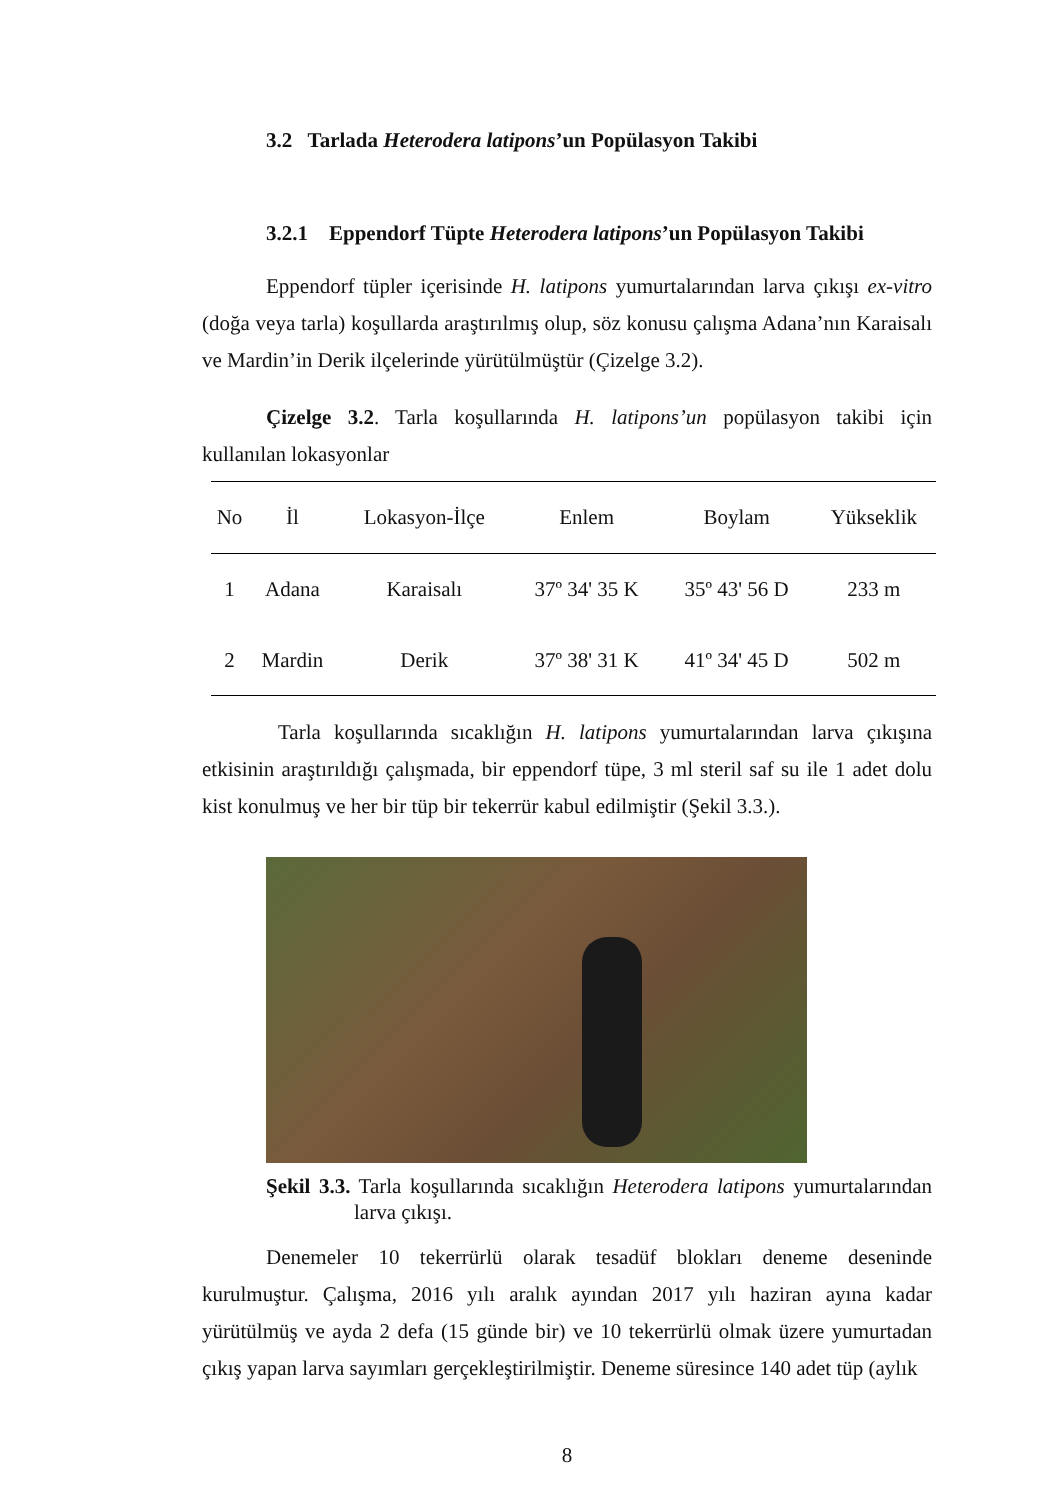3.2 Tarlada Heterodera latipons’un Popülasyon Takibi
3.2.1 Eppendorf Tüpte Heterodera latipons’un Popülasyon Takibi
Eppendorf tüpler içerisinde H. latipons yumurtalarından larva çıkışı ex-vitro (doğa veya tarla) koşullarda araştırılmış olup, söz konusu çalışma Adana’nın Karaisalı ve Mardin’in Derik ilçelerinde yürütülmüştür (Çizelge 3.2).
Çizelge 3.2. Tarla koşullarında H. latipons’un popülasyon takibi için kullanılan lokasyonlar
| No | İl | Lokasyon-İlçe | Enlem | Boylam | Yükseklik |
| --- | --- | --- | --- | --- | --- |
| 1 | Adana | Karaisalı | 37º 34' 35 K | 35º 43' 56 D | 233 m |
| 2 | Mardin | Derik | 37º 38' 31 K | 41º 34' 45 D | 502 m |
Tarla koşullarında sıcaklığın H. latipons yumurtalarından larva çıkışına etkisinin araştırıldığı çalışmada, bir eppendorf tüpe, 3 ml steril saf su ile 1 adet dolu kist konulmuş ve her bir tüp bir tekerrür kabul edilmiştir (Şekil 3.3.).
Şekil 3.3. Tarla koşullarında sıcaklığın Heterodera latipons yumurtalarından larva çıkışı.
Denemeler 10 tekerrürlü olarak tesadüf blokları deneme deseninde kurulmuştur. Çalışma, 2016 yılı aralık ayından 2017 yılı haziran ayına kadar yürütülmüş ve ayda 2 defa (15 günde bir) ve 10 tekerrürlü olmak üzere yumurtadan çıkış yapan larva sayımları gerçekleştirilmiştir. Deneme süresince 140 adet tüp (aylık
8